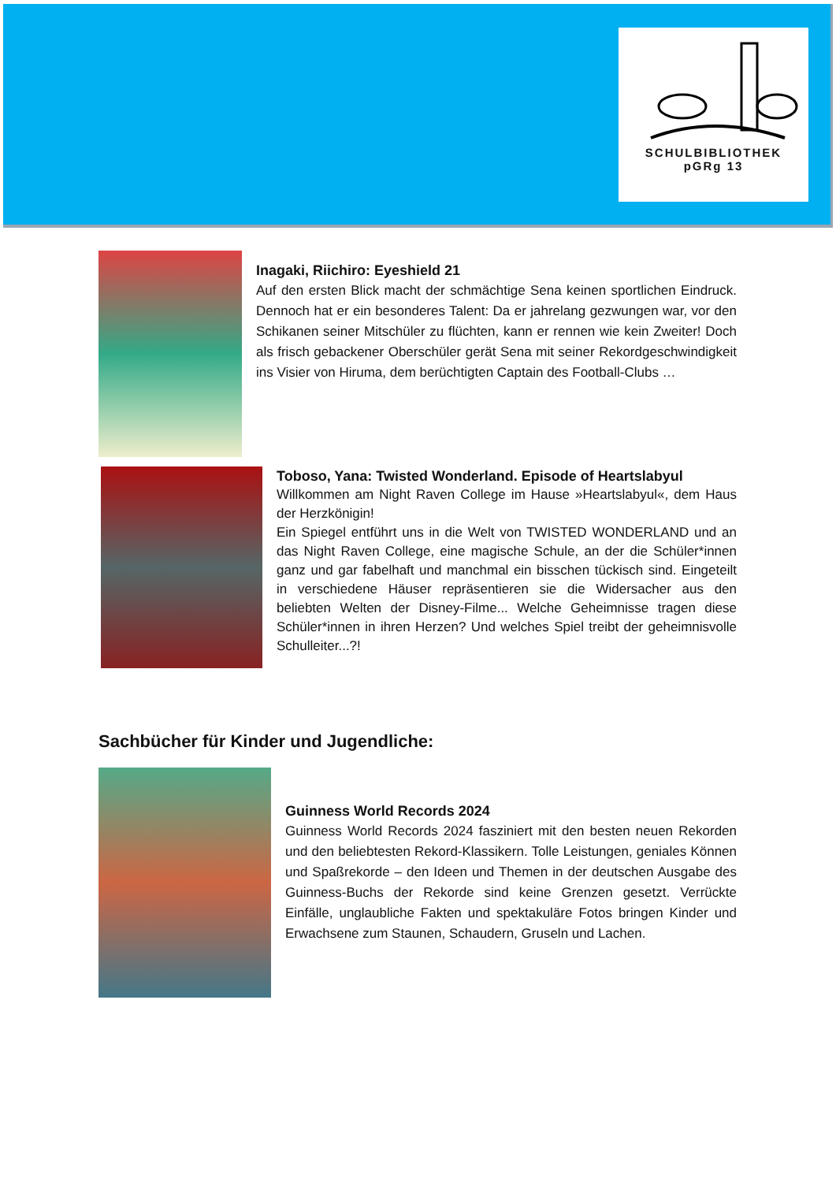SCHULBIBLIOTHEK
pGRg 13
Inagaki, Riichiro: Eyeshield 21
Auf den ersten Blick macht der schmächtige Sena keinen sportlichen Eindruck. Dennoch hat er ein besonderes Talent: Da er jahrelang gezwungen war, vor den Schikanen seiner Mitschüler zu flüchten, kann er rennen wie kein Zweiter! Doch als frisch gebackener Oberschüler gerät Sena mit seiner Rekordgeschwindigkeit ins Visier von Hiruma, dem berüchtigten Captain des Football-Clubs …
Toboso, Yana: Twisted Wonderland. Episode of Heartslabyul
Willkommen am Night Raven College im Hause »Heartslabyul«, dem Haus der Herzkönigin!
Ein Spiegel entführt uns in die Welt von TWISTED WONDERLAND und an das Night Raven College, eine magische Schule, an der die Schüler*innen ganz und gar fabelhaft und manchmal ein bisschen tückisch sind. Eingeteilt in verschiedene Häuser repräsentieren sie die Widersacher aus den beliebten Welten der Disney-Filme... Welche Geheimnisse tragen diese Schüler*innen in ihren Herzen? Und welches Spiel treibt der geheimnisvolle Schulleiter...?!
Sachbücher für Kinder und Jugendliche:
Guinness World Records 2024
Guinness World Records 2024 fasziniert mit den besten neuen Rekorden und den beliebtesten Rekord-Klassikern. Tolle Leistungen, geniales Können und Spaßrekorde – den Ideen und Themen in der deutschen Ausgabe des Guinness-Buchs der Rekorde sind keine Grenzen gesetzt. Verrückte Einfälle, unglaubliche Fakten und spektakuläre Fotos bringen Kinder und Erwachsene zum Staunen, Schaudern, Gruseln und Lachen.